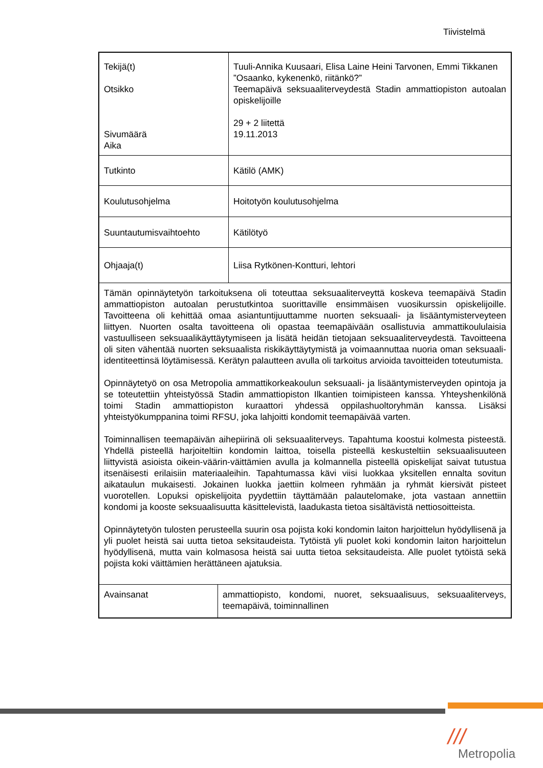Tiivistelmä
| Tekijä(t) Otsikko Sivumäärä Aika | Tuuli-Annika Kuusaari, Elisa Laine Heini Tarvonen, Emmi Tikkanen ”Osaanko, kykenenkö, riitänkö?” Teemapäivä seksuaaliterveydestä Stadin ammattiopiston autoalan opiskelijoille 29 + 2 liitettä 19.11.2013 |
| Tutkinto | Kätilö (AMK) |
| Koulutusohjelma | Hoitotyön koulutusohjelma |
| Suuntautumisvaihtoehto | Kätilötyö |
| Ohjaaja(t) | Liisa Rytkönen-Kontturi, lehtori |
| Tämän opinnäytetyön tarkoituksena oli toteuttaa seksuaaliterveyttä koskeva teemapäivä Stadin ammattiopiston autoalan perustutkintoa suorittaville ensimmäisen vuosikurssin opiskelijoille. Tavoitteena oli kehittää omaa asiantuntijuuttamme nuorten seksuaali- ja lisääntymisterveyteen liittyen. Nuorten osalta tavoitteena oli opastaa teemapäivään osallistuvia ammattikoululaisia vastuulliseen seksuaalikäyttäytymiseen ja lisätä heidän tietojaan seksuaaliterveydestä. Tavoitteena oli siten vähentää nuorten seksuaalista riskikäyttäytymistä ja voimaannuttaa nuoria oman seksuaali-identiteettinsä löytämisessä. Kerätyn palautteen avulla oli tarkoitus arvioida tavoitteiden toteutumista. Opinnäytetyö on osa Metropolia ammattikorkeakoulun seksuaali- ja lisääntymisterveyden opintoja ja se toteutettiin yhteistyössä Stadin ammattiopiston Ilkantien toimipisteen kanssa. Yhteyshenkilönä toimi Stadin ammattiopiston kuraattori yhdessä oppilashuoltoryhmän kanssa. Lisäksi yhteistyökumppanina toimi RFSU, joka lahjoitti kondomit teemapäivää varten. Toiminnallisen teemapäivän aihepiirinä oli seksuaaliterveys. Tapahtuma koostui kolmesta pisteestä. Yhdellä pisteellä harjoiteltiin kondomin laittoa, toisella pisteellä keskusteltiin seksuaalisuuteen liittyvistä asioista oikein-väärin-väittämien avulla ja kolmannella pisteellä opiskelijat saivat tutustua itsenäisesti erilaisiin materiaaleihin. Tapahtumassa kävi viisi luokkaa yksitellen ennalta sovitun aikataulun mukaisesti. Jokainen luokka jaettiin kolmeen ryhmään ja ryhmät kiersivät pisteet vuorotellen. Lopuksi opiskelijoita pyydettiin täyttämään palautelomake, jota vastaan annettiin kondomi ja kooste seksuaalisuutta käsittelevistä, laadukasta tietoa sisältävistä nettiosoitteista. Opinnäytetyön tulosten perusteella suurin osa pojista koki kondomin laiton harjoittelun hyödyllisenä ja yli puolet heistä sai uutta tietoa seksitaudeista. Tytöistä yli puolet koki kondomin laiton harjoittelun hyödyllisenä, mutta vain kolmasosa heistä sai uutta tietoa seksitaudeista. Alle puolet tytöistä sekä pojista koki väittämien herättäneen ajatuksia. | |
| / Avainsanat / ammattiopisto, kondomi, nuoret, seksuaalisuus, seksuaaliterveys, teemapäivä, toiminnallinen / | |
///
Metropolia